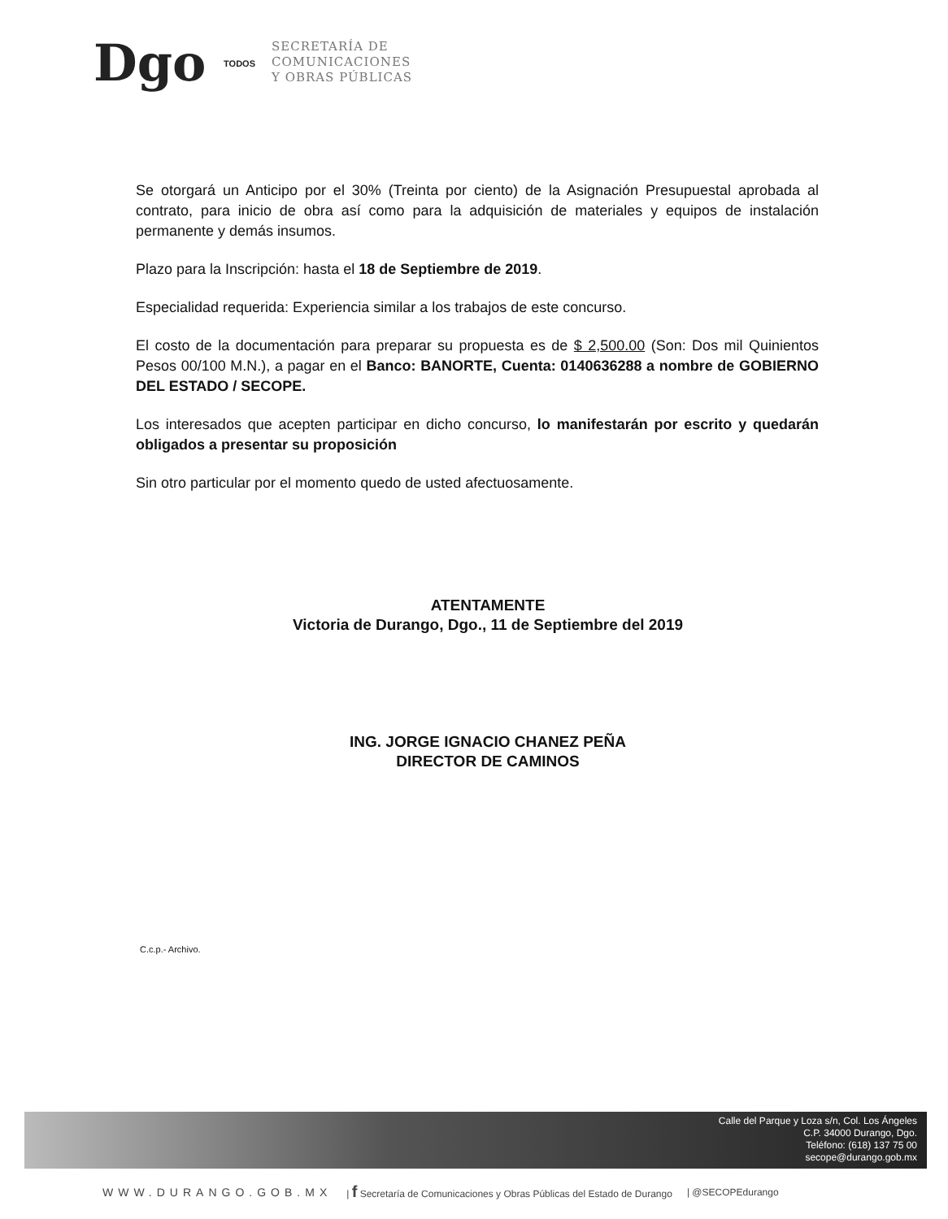Dgo TODOS
SECRETARÍA DE
COMUNICACIONES
Y OBRAS PÚBLICAS
Se otorgará un Anticipo por el 30% (Treinta por ciento) de la Asignación Presupuestal aprobada al contrato, para inicio de obra así como para la adquisición de materiales y equipos de instalación permanente y demás insumos.
Plazo para la Inscripción: hasta el 18 de Septiembre de 2019.
Especialidad requerida: Experiencia similar a los trabajos de este concurso.
El costo de la documentación para preparar su propuesta es de $ 2,500.00 (Son: Dos mil Quinientos Pesos 00/100 M.N.), a pagar en el Banco: BANORTE, Cuenta: 0140636288 a nombre de GOBIERNO DEL ESTADO / SECOPE.
Los interesados que acepten participar en dicho concurso, lo manifestarán por escrito y quedarán obligados a presentar su proposición
Sin otro particular por el momento quedo de usted afectuosamente.
ATENTAMENTE
Victoria de Durango, Dgo., 11 de Septiembre del 2019
ING. JORGE IGNACIO CHANEZ PEÑA
DIRECTOR DE CAMINOS
C.c.p.- Archivo.
Calle del Parque y Loza s/n, Col. Los Ángeles
C.P. 34000 Durango, Dgo.
Teléfono: (618) 137 75 00
secope@durango.gob.mx
WWW.DURANGO.GOB.MX | f Secretaría de Comunicaciones y Obras Públicas del Estado de Durango | @SECOPEdurango